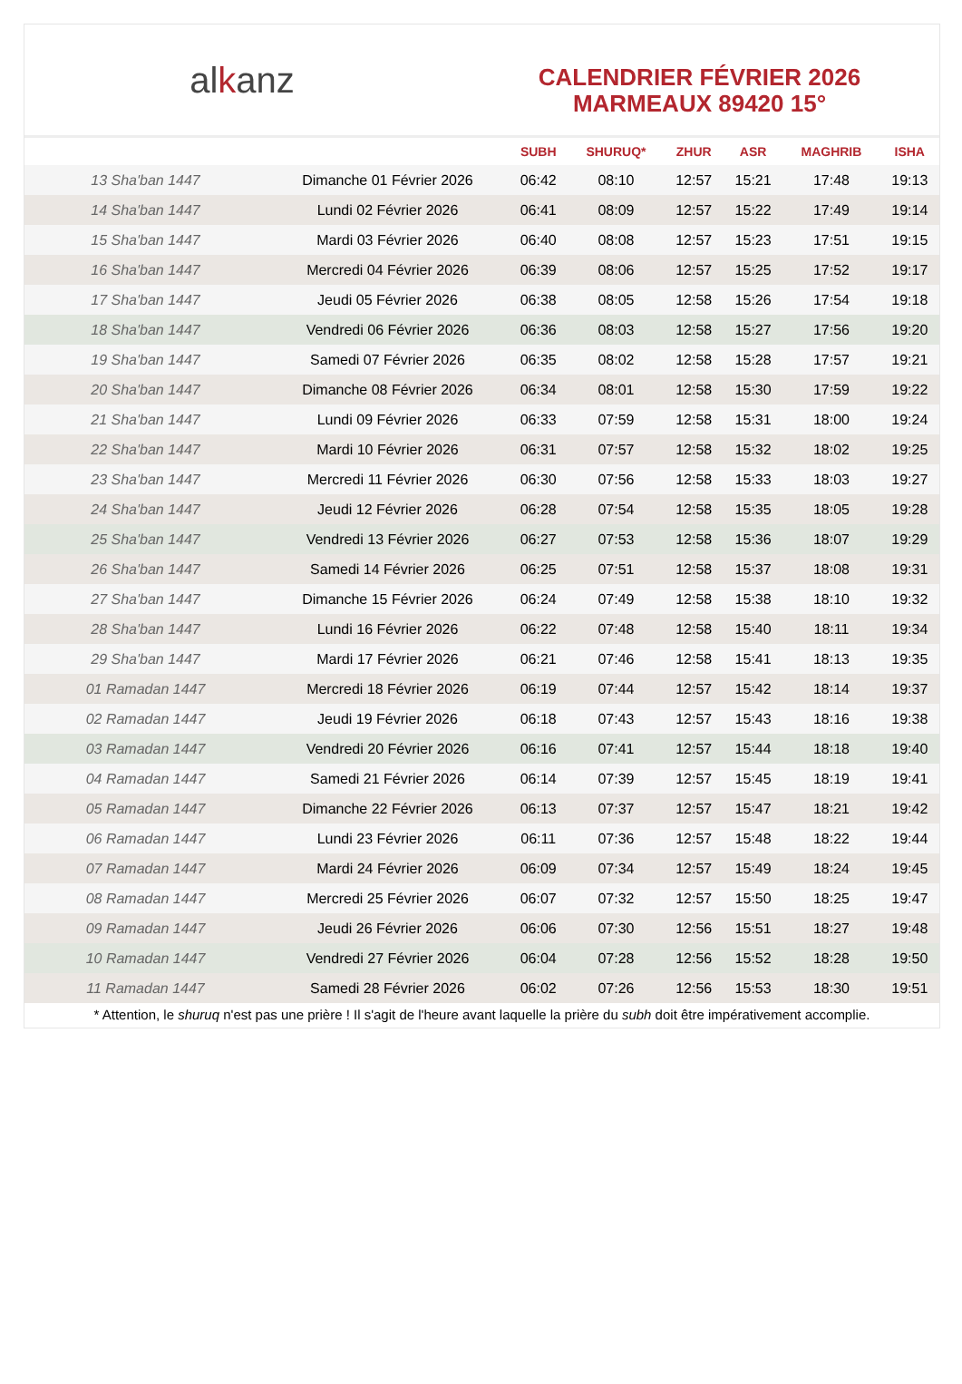alkanz
CALENDRIER FÉVRIER 2026
MARMEAUX 89420 15°
| | | SUBH | SHURUQ* | ZHUR | ASR | MAGHRIB | ISHA |
| --- | --- | --- | --- | --- | --- | --- | --- |
| 13 Sha'ban 1447 | Dimanche 01 Février 2026 | 06:42 | 08:10 | 12:57 | 15:21 | 17:48 | 19:13 |
| 14 Sha'ban 1447 | Lundi 02 Février 2026 | 06:41 | 08:09 | 12:57 | 15:22 | 17:49 | 19:14 |
| 15 Sha'ban 1447 | Mardi 03 Février 2026 | 06:40 | 08:08 | 12:57 | 15:23 | 17:51 | 19:15 |
| 16 Sha'ban 1447 | Mercredi 04 Février 2026 | 06:39 | 08:06 | 12:57 | 15:25 | 17:52 | 19:17 |
| 17 Sha'ban 1447 | Jeudi 05 Février 2026 | 06:38 | 08:05 | 12:58 | 15:26 | 17:54 | 19:18 |
| 18 Sha'ban 1447 | Vendredi 06 Février 2026 | 06:36 | 08:03 | 12:58 | 15:27 | 17:56 | 19:20 |
| 19 Sha'ban 1447 | Samedi 07 Février 2026 | 06:35 | 08:02 | 12:58 | 15:28 | 17:57 | 19:21 |
| 20 Sha'ban 1447 | Dimanche 08 Février 2026 | 06:34 | 08:01 | 12:58 | 15:30 | 17:59 | 19:22 |
| 21 Sha'ban 1447 | Lundi 09 Février 2026 | 06:33 | 07:59 | 12:58 | 15:31 | 18:00 | 19:24 |
| 22 Sha'ban 1447 | Mardi 10 Février 2026 | 06:31 | 07:57 | 12:58 | 15:32 | 18:02 | 19:25 |
| 23 Sha'ban 1447 | Mercredi 11 Février 2026 | 06:30 | 07:56 | 12:58 | 15:33 | 18:03 | 19:27 |
| 24 Sha'ban 1447 | Jeudi 12 Février 2026 | 06:28 | 07:54 | 12:58 | 15:35 | 18:05 | 19:28 |
| 25 Sha'ban 1447 | Vendredi 13 Février 2026 | 06:27 | 07:53 | 12:58 | 15:36 | 18:07 | 19:29 |
| 26 Sha'ban 1447 | Samedi 14 Février 2026 | 06:25 | 07:51 | 12:58 | 15:37 | 18:08 | 19:31 |
| 27 Sha'ban 1447 | Dimanche 15 Février 2026 | 06:24 | 07:49 | 12:58 | 15:38 | 18:10 | 19:32 |
| 28 Sha'ban 1447 | Lundi 16 Février 2026 | 06:22 | 07:48 | 12:58 | 15:40 | 18:11 | 19:34 |
| 29 Sha'ban 1447 | Mardi 17 Février 2026 | 06:21 | 07:46 | 12:58 | 15:41 | 18:13 | 19:35 |
| 01 Ramadan 1447 | Mercredi 18 Février 2026 | 06:19 | 07:44 | 12:57 | 15:42 | 18:14 | 19:37 |
| 02 Ramadan 1447 | Jeudi 19 Février 2026 | 06:18 | 07:43 | 12:57 | 15:43 | 18:16 | 19:38 |
| 03 Ramadan 1447 | Vendredi 20 Février 2026 | 06:16 | 07:41 | 12:57 | 15:44 | 18:18 | 19:40 |
| 04 Ramadan 1447 | Samedi 21 Février 2026 | 06:14 | 07:39 | 12:57 | 15:45 | 18:19 | 19:41 |
| 05 Ramadan 1447 | Dimanche 22 Février 2026 | 06:13 | 07:37 | 12:57 | 15:47 | 18:21 | 19:42 |
| 06 Ramadan 1447 | Lundi 23 Février 2026 | 06:11 | 07:36 | 12:57 | 15:48 | 18:22 | 19:44 |
| 07 Ramadan 1447 | Mardi 24 Février 2026 | 06:09 | 07:34 | 12:57 | 15:49 | 18:24 | 19:45 |
| 08 Ramadan 1447 | Mercredi 25 Février 2026 | 06:07 | 07:32 | 12:57 | 15:50 | 18:25 | 19:47 |
| 09 Ramadan 1447 | Jeudi 26 Février 2026 | 06:06 | 07:30 | 12:56 | 15:51 | 18:27 | 19:48 |
| 10 Ramadan 1447 | Vendredi 27 Février 2026 | 06:04 | 07:28 | 12:56 | 15:52 | 18:28 | 19:50 |
| 11 Ramadan 1447 | Samedi 28 Février 2026 | 06:02 | 07:26 | 12:56 | 15:53 | 18:30 | 19:51 |
* Attention, le shuruq n'est pas une prière ! Il s'agit de l'heure avant laquelle la prière du subh doit être impérativement accomplie.